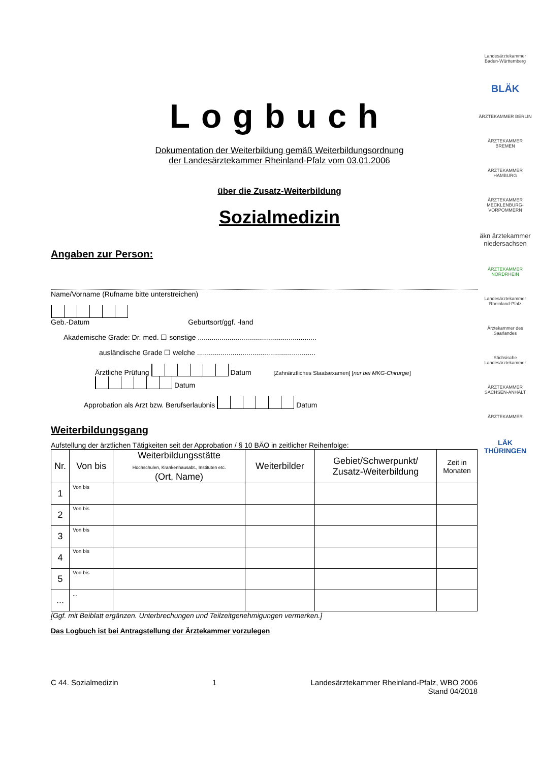Logbuch
Dokumentation der Weiterbildung gemäß Weiterbildungsordnung
der Landesärztekammer Rheinland-Pfalz vom 03.01.2006
über die Zusatz-Weiterbildung
Sozialmedizin
Angaben zur Person:
Name/Vorname (Rufname bitte unterstreichen)
Geb.-Datum Geburtsort/ggf. -land
Akademische Grade: Dr. med. ☐ sonstige ............................................................
ausländische Grade ☐ welche ............................................................
Ärztliche Prüfung Datum [Zahnärztliches Staatsexamen] [nur bei MKG-Chirurgie] Datum
Approbation als Arzt bzw. Berufserlaubnis Datum
Weiterbildungsgang
Aufstellung der ärztlichen Tätigkeiten seit der Approbation / § 10 BÄO in zeitlicher Reihenfolge:
| Nr. | Von bis | Weiterbildungsstätte Hochschulen, Krankenhausabt., Instituten etc. (Ort, Name) | Weiterbilder | Gebiet/Schwerpunkt/ Zusatz-Weiterbildung | Zeit in Monaten |
| --- | --- | --- | --- | --- | --- |
| 1 | Von bis | | | | |
| 2 | Von bis | | | | |
| 3 | Von bis | | | | |
| 4 | Von bis | | | | |
| 5 | Von bis | | | | |
| ... | ... | | | | |
[Ggf. mit Beiblatt ergänzen. Unterbrechungen und Teilzeitgenehmigungen vermerken.]
Das Logbuch ist bei Antragstellung der Ärztekammer vorzulegen
C 44. Sozialmedizin 1 Landesärztekammer Rheinland-Pfalz, WBO 2006
Stand 04/2018
Landesärztekammer Baden-Württemberg
BLÄK
ÄRZTEKAMMER BERLIN
ÄRZTEKAMMER BREMEN
ÄRZTEKAMMER HAMBURG
ÄRZTEKAMMER MECKLENBURG-VORPOMMERN
äkn ärztekammer niedersachsen
ÄRZTEKAMMER NORDRHEIN
Landesärztekammer Rheinland-Pfalz
Ärztekammer des Saarlandes
Sächsische Landesärztekammer
ÄRZTEKAMMER SACHSEN-ANHALT
ÄRZTEKAMMER
LÄK THÜRINGEN